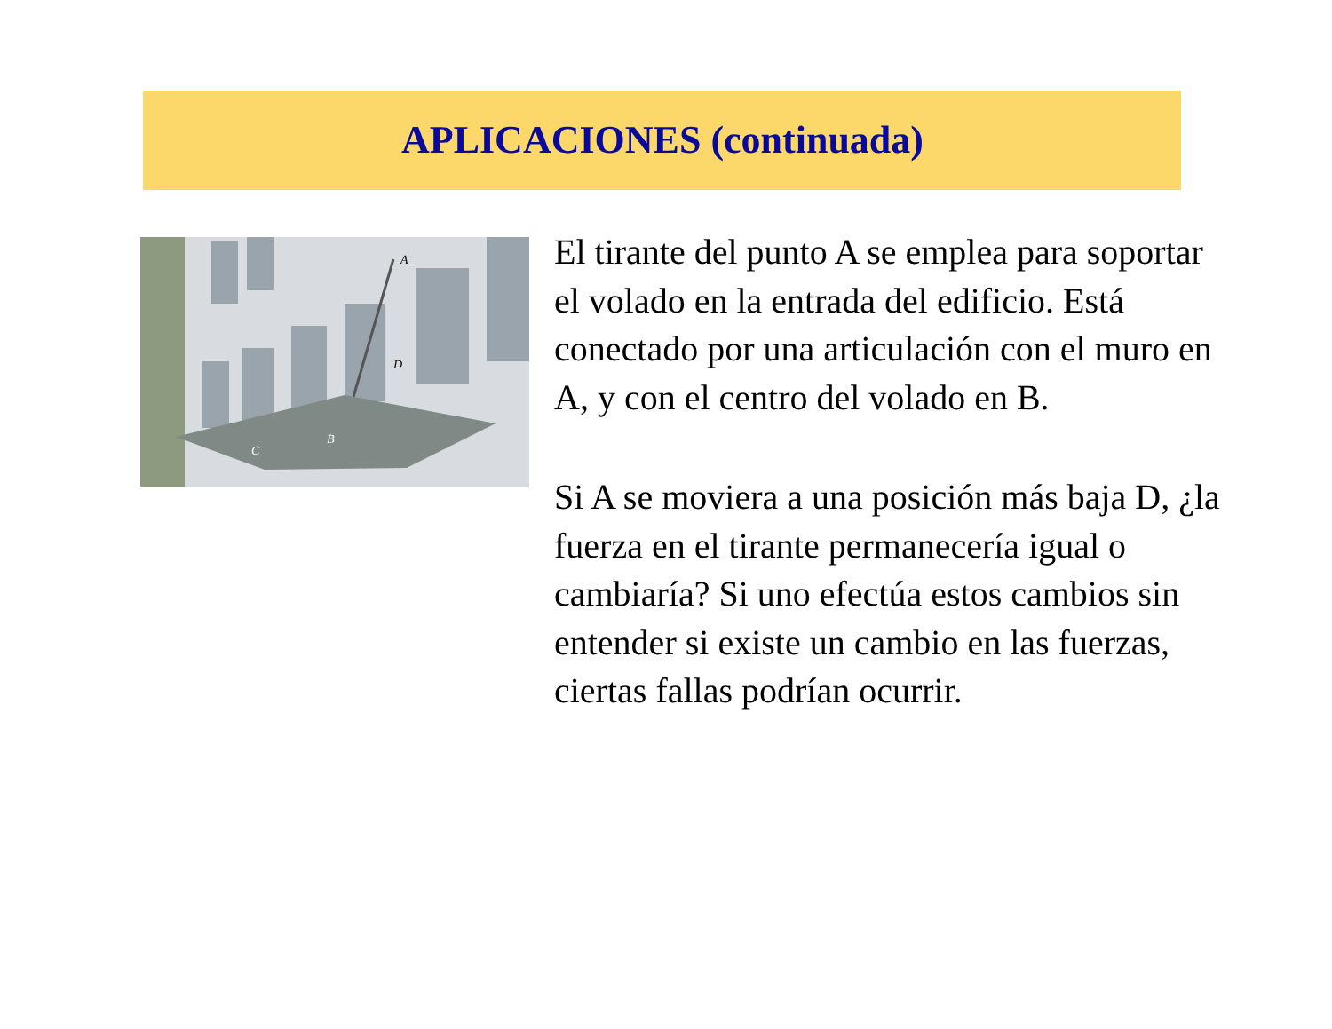APLICACIONES (continuada)
A
D
B
C
El tirante del punto A se emplea para soportar el volado en la entrada del edificio. Está conectado por una articulación con el muro en A, y con el centro del volado en B.
Si A se moviera a una posición más baja D, ¿la fuerza en el tirante permanecería igual o cambiaría? Si uno efectúa estos cambios sin entender si existe un cambio en las fuerzas, ciertas fallas podrían ocurrir.